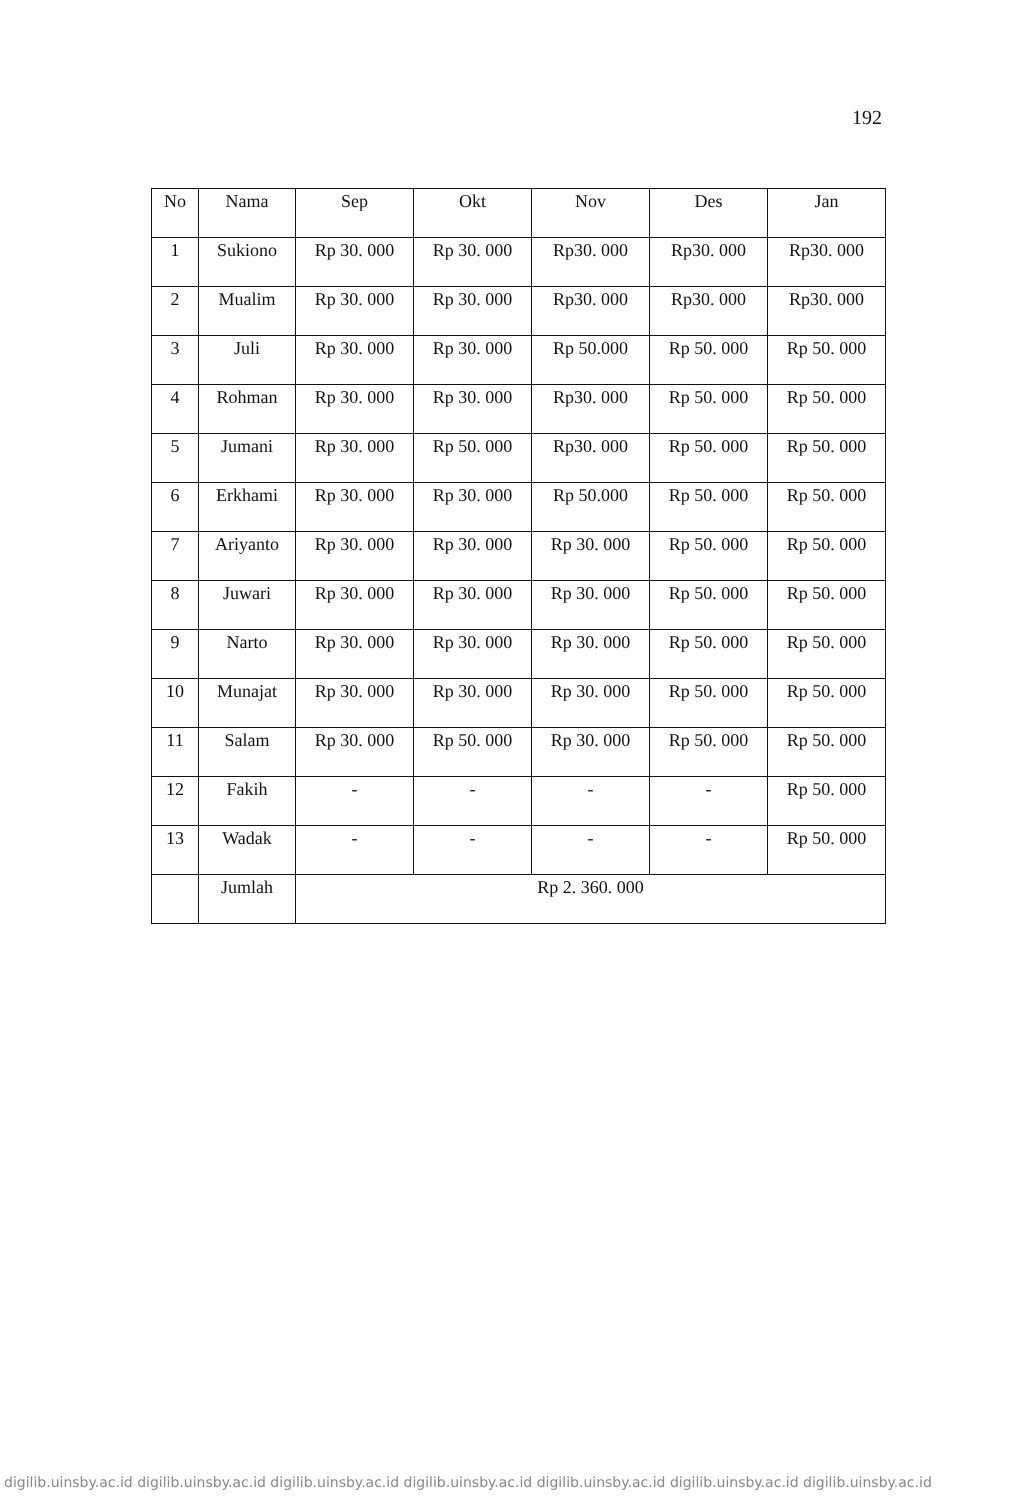192
| No | Nama | Sep | Okt | Nov | Des | Jan |
| --- | --- | --- | --- | --- | --- | --- |
| 1 | Sukiono | Rp 30. 000 | Rp 30. 000 | Rp30. 000 | Rp30. 000 | Rp30. 000 |
| 2 | Mualim | Rp 30. 000 | Rp 30. 000 | Rp30. 000 | Rp30. 000 | Rp30. 000 |
| 3 | Juli | Rp 30. 000 | Rp 30. 000 | Rp 50.000 | Rp 50. 000 | Rp 50. 000 |
| 4 | Rohman | Rp 30. 000 | Rp 30. 000 | Rp30. 000 | Rp 50. 000 | Rp 50. 000 |
| 5 | Jumani | Rp 30. 000 | Rp 50. 000 | Rp30. 000 | Rp 50. 000 | Rp 50. 000 |
| 6 | Erkhami | Rp 30. 000 | Rp 30. 000 | Rp 50.000 | Rp 50. 000 | Rp 50. 000 |
| 7 | Ariyanto | Rp 30. 000 | Rp 30. 000 | Rp 30. 000 | Rp 50. 000 | Rp 50. 000 |
| 8 | Juwari | Rp 30. 000 | Rp 30. 000 | Rp 30. 000 | Rp 50. 000 | Rp 50. 000 |
| 9 | Narto | Rp 30. 000 | Rp 30. 000 | Rp 30. 000 | Rp 50. 000 | Rp 50. 000 |
| 10 | Munajat | Rp 30. 000 | Rp 30. 000 | Rp 30. 000 | Rp 50. 000 | Rp 50. 000 |
| 11 | Salam | Rp 30. 000 | Rp 50. 000 | Rp 30. 000 | Rp 50. 000 | Rp 50. 000 |
| 12 | Fakih | - | - | - | - | Rp 50. 000 |
| 13 | Wadak | - | - | - | - | Rp 50. 000 |
| | Jumlah | Rp 2. 360. 000 | | | | |
digilib.uinsby.ac.id digilib.uinsby.ac.id digilib.uinsby.ac.id digilib.uinsby.ac.id digilib.uinsby.ac.id digilib.uinsby.ac.id digilib.uinsby.ac.id